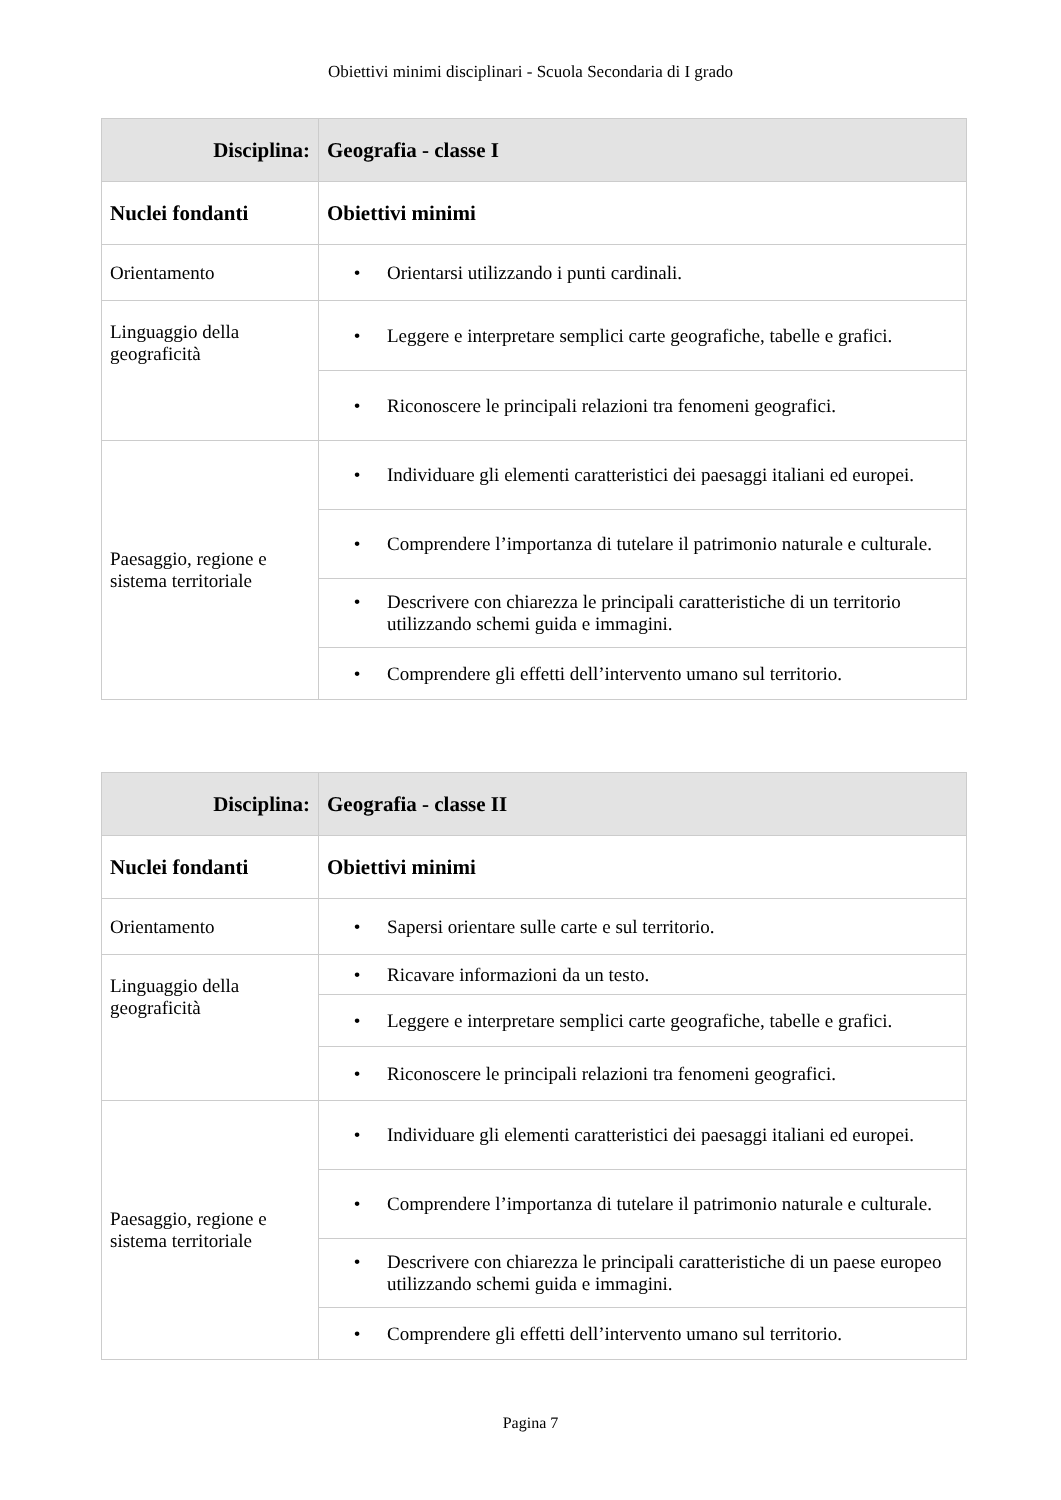Obiettivi minimi disciplinari - Scuola Secondaria di I grado
| Disciplina: | Geografia - classe I |
| Nuclei fondanti | Obiettivi minimi |
| Orientamento | • Orientarsi utilizzando i punti cardinali. |
| Linguaggio della geograficità | • Leggere e interpretare semplici carte geografiche, tabelle e grafici. |
| | • Riconoscere le principali relazioni tra fenomeni geografici. |
| Paesaggio, regione e sistema territoriale | • Individuare gli elementi caratteristici dei paesaggi italiani ed europei. |
| | • Comprendere l’importanza di tutelare il patrimonio naturale e culturale. |
| | • Descrivere con chiarezza le principali caratteristiche di un territorio utilizzando schemi guida e immagini. |
| | • Comprendere gli effetti dell’intervento umano sul territorio. |
| Disciplina: | Geografia - classe II |
| Nuclei fondanti | Obiettivi minimi |
| Orientamento | • Sapersi orientare sulle carte e sul territorio. |
| Linguaggio della geograficità | • Ricavare informazioni da un testo. |
| | • Leggere e interpretare semplici carte geografiche, tabelle e grafici. |
| | • Riconoscere le principali relazioni tra fenomeni geografici. |
| Paesaggio, regione e sistema territoriale | • Individuare gli elementi caratteristici dei paesaggi italiani ed europei. |
| | • Comprendere l’importanza di tutelare il patrimonio naturale e culturale. |
| | • Descrivere con chiarezza le principali caratteristiche di un paese europeo utilizzando schemi guida e immagini. |
| | • Comprendere gli effetti dell’intervento umano sul territorio. |
Pagina 7